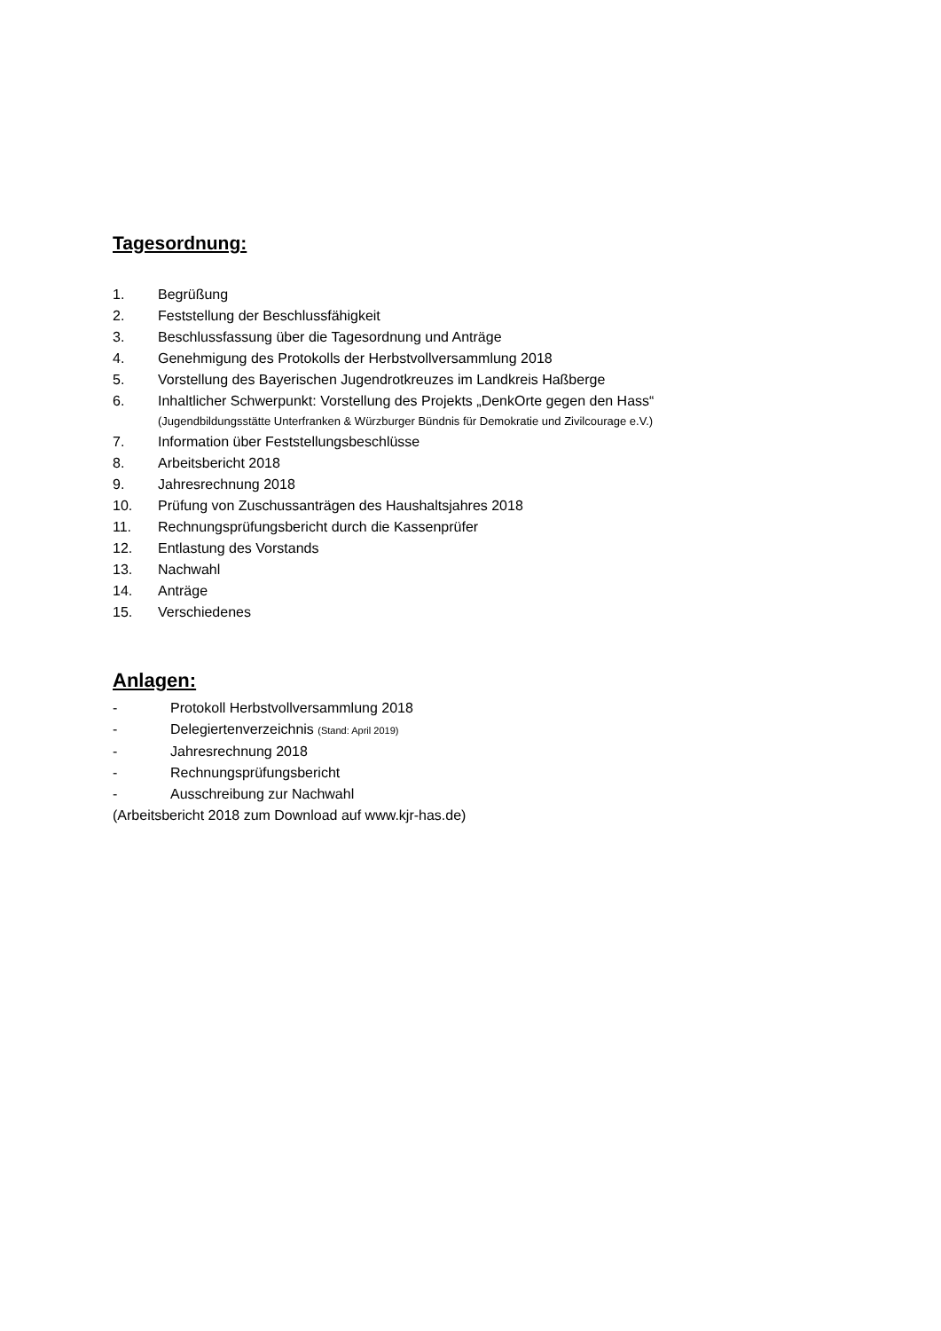Tagesordnung:
1. Begrüßung
2. Feststellung der Beschlussfähigkeit
3. Beschlussfassung über die Tagesordnung und Anträge
4. Genehmigung des Protokolls der Herbstvollversammlung 2018
5. Vorstellung des Bayerischen Jugendrotkreuzes im Landkreis Haßberge
6. Inhaltlicher Schwerpunkt: Vorstellung des Projekts „DenkOrte gegen den Hass“
(Jugendbildungsstätte Unterfranken & Würzburger Bündnis für Demokratie und Zivilcourage e.V.)
7. Information über Feststellungsbeschlüsse
8. Arbeitsbericht 2018
9. Jahresrechnung 2018
10. Prüfung von Zuschussanträgen des Haushaltsjahres 2018
11. Rechnungsprüfungsbericht durch die Kassenprüfer
12. Entlastung des Vorstands
13. Nachwahl
14. Anträge
15. Verschiedenes
Anlagen:
- Protokoll Herbstvollversammlung 2018
- Delegiertenverzeichnis (Stand: April 2019)
- Jahresrechnung 2018
- Rechnungsprüfungsbericht
- Ausschreibung zur Nachwahl
(Arbeitsbericht 2018 zum Download auf www.kjr-has.de)